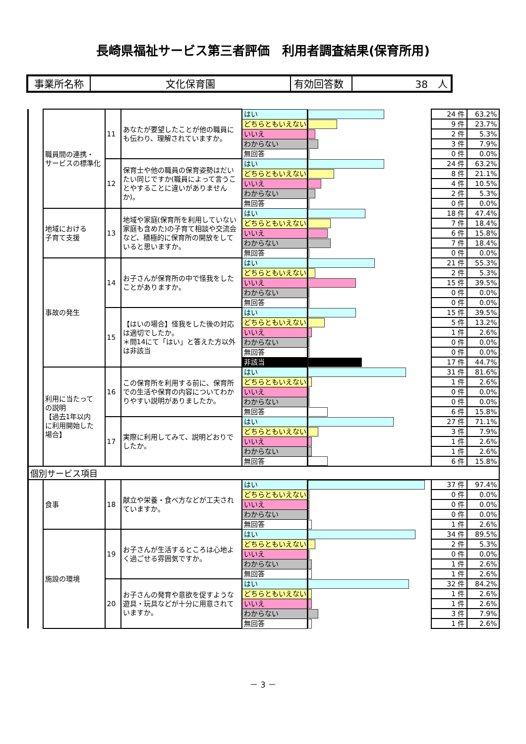長崎県福祉サービス第三者評価　利用者調査結果(保育所用)
| 事業所名称 | 文化保育園 | 有効回答数 | 38 人 |
| | 職員間の連携・ サービスの標準化 | 11 | あなたが要望したことが他の職員にも伝わり、理解されていますか。 | はい | | 24 件 | 63.2% |
| | | | | どちらともいえない | | 9 件 | 23.7% |
| | | | | いいえ | | 2 件 | 5.3% |
| | | | | わからない | | 3 件 | 7.9% |
| | | | | 無回答 | | 0 件 | 0.0% |
| | | 12 | 保育士や他の職員の保育姿勢はだいたい同じですか(職員によって言うことやすることに違いがありませんか)。 | はい | | 24 件 | 63.2% |
| | | | | どちらともいえない | | 8 件 | 21.1% |
| | | | | いいえ | | 4 件 | 10.5% |
| | | | | わからない | | 2 件 | 5.3% |
| | | | | 無回答 | | 0 件 | 0.0% |
| | 地域における 子育て支援 | 13 | 地域や家庭(保育所を利用していない家庭も含めた)の子育て相談や交流会など、積極的に保育所の開放をしていると思いますか。 | はい | | 18 件 | 47.4% |
| | | | | どちらともいえない | | 7 件 | 18.4% |
| | | | | いいえ | | 6 件 | 15.8% |
| | | | | わからない | | 7 件 | 18.4% |
| | | | | 無回答 | | 0 件 | 0.0% |
| | 事故の発生 | 14 | お子さんが保育所の中で怪我をしたことがありますか。 | はい | | 21 件 | 55.3% |
| | | | | どちらともいえない | | 2 件 | 5.3% |
| | | | | いいえ | | 15 件 | 39.5% |
| | | | | わからない | | 0 件 | 0.0% |
| | | | | 無回答 | | 0 件 | 0.0% |
| | | 15 | 【はいの場合】怪我をした後の対応は適切でしたか。 ＊問14にて「はい」と答えた方以外は非該当 | はい | | 15 件 | 39.5% |
| | | | | どちらともいえない | | 5 件 | 13.2% |
| | | | | いいえ | | 1 件 | 2.6% |
| | | | | わからない | | 0 件 | 0.0% |
| | | | | 無回答 | | 0 件 | 0.0% |
| | | | | 非該当 | | 17 件 | 44.7% |
| | 利用に当たって の説明 【過去1年以内 に利用開始した 場合】 | 16 | この保育所を利用する前に、保育所での生活や保育の内容についてわかりやすい説明がありましたか。 | はい | | 31 件 | 81.6% |
| | | | | どちらともいえない | | 1 件 | 2.6% |
| | | | | いいえ | | 0 件 | 0.0% |
| | | | | わからない | | 0 件 | 0.0% |
| | | | | 無回答 | | 6 件 | 15.8% |
| | | 17 | 実際に利用してみて、説明どおりでしたか。 | はい | | 27 件 | 71.1% |
| | | | | どちらともいえない | | 3 件 | 7.9% |
| | | | | いいえ | | 1 件 | 2.6% |
| | | | | わからない | | 1 件 | 2.6% |
| | | | | 無回答 | | 6 件 | 15.8% |
| 個別サービス項目 | | | | | | | |
| | 食事 | 18 | 献立や栄養・食べ方などが工夫されていますか。 | はい | | 37 件 | 97.4% |
| | | | | どちらともいえない | | 0 件 | 0.0% |
| | | | | いいえ | | 0 件 | 0.0% |
| | | | | わからない | | 0 件 | 0.0% |
| | | | | 無回答 | | 1 件 | 2.6% |
| | 施設の環境 | 19 | お子さんが生活するところは心地よく過ごせる雰囲気ですか。 | はい | | 34 件 | 89.5% |
| | | | | どちらともいえない | | 2 件 | 5.3% |
| | | | | いいえ | | 0 件 | 0.0% |
| | | | | わからない | | 1 件 | 2.6% |
| | | | | 無回答 | | 1 件 | 2.6% |
| | | 20 | お子さんの発育や意欲を促すような遊具・玩具などが十分に用意されていますか。 | はい | | 32 件 | 84.2% |
| | | | | どちらともいえない | | 1 件 | 2.6% |
| | | | | いいえ | | 1 件 | 2.6% |
| | | | | わからない | | 3 件 | 7.9% |
| | | | | 無回答 | | 1 件 | 2.6% |
－ 3 －